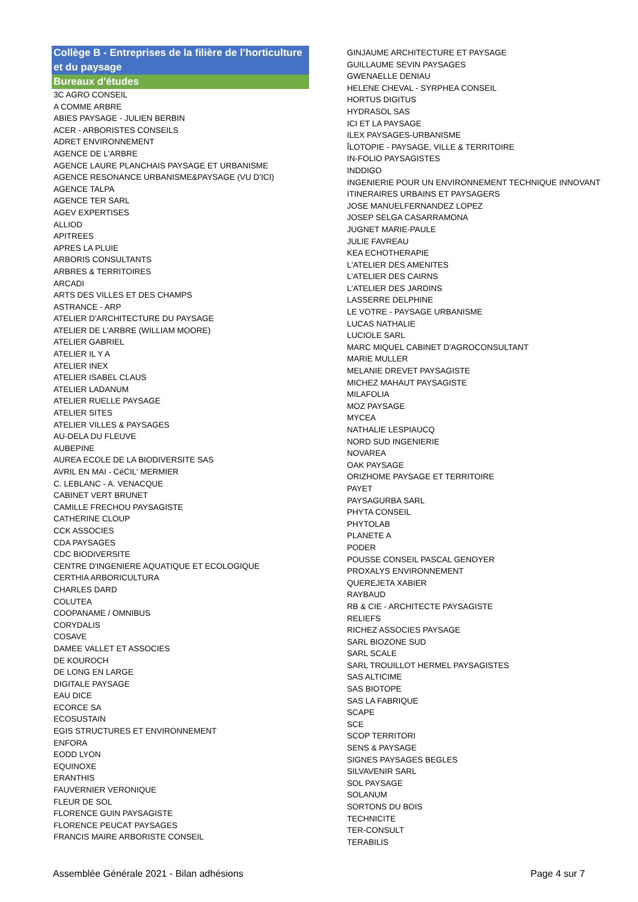Collège B - Entreprises de la filière de l’horticulture et du paysage
Bureaux d'études
3C AGRO CONSEIL
A COMME ARBRE
ABIES PAYSAGE - JULIEN BERBIN
ACER - ARBORISTES CONSEILS
ADRET ENVIRONNEMENT
AGENCE DE L'ARBRE
AGENCE LAURE PLANCHAIS PAYSAGE ET URBANISME
AGENCE RESONANCE URBANISME&PAYSAGE (VU D'ICI)
AGENCE TALPA
AGENCE TER SARL
AGEV EXPERTISES
ALLIOD
APITREES
APRES LA PLUIE
ARBORIS CONSULTANTS
ARBRES & TERRITOIRES
ARCADI
ARTS DES VILLES ET DES CHAMPS
ASTRANCE - ARP
ATELIER D'ARCHITECTURE DU PAYSAGE
ATELIER DE L'ARBRE (WILLIAM MOORE)
ATELIER GABRIEL
ATELIER IL Y A
ATELIER INEX
ATELIER ISABEL CLAUS
ATELIER LADANUM
ATELIER RUELLE PAYSAGE
ATELIER SITES
ATELIER VILLES & PAYSAGES
AU-DELA DU FLEUVE
AUBEPINE
AUREA ECOLE DE LA BIODIVERSITE SAS
AVRIL EN MAI - CéCIL' MERMIER
C. LEBLANC - A. VENACQUE
CABINET VERT BRUNET
CAMILLE FRECHOU PAYSAGISTE
CATHERINE CLOUP
CCK ASSOCIES
CDA PAYSAGES
CDC BIODIVERSITE
CENTRE D'INGENIERE AQUATIQUE ET ECOLOGIQUE
CERTHIA ARBORICULTURA
CHARLES DARD
COLUTEA
COOPANAME / OMNIBUS
CORYDALIS
COSAVE
DAMEE VALLET ET ASSOCIES
DE KOUROCH
DE LONG EN LARGE
DIGITALE PAYSAGE
EAU DICE
ECORCE SA
ECOSUSTAIN
EGIS STRUCTURES ET ENVIRONNEMENT
ENFORA
EODD LYON
EQUINOXE
ERANTHIS
FAUVERNIER VERONIQUE
FLEUR DE SOL
FLORENCE GUIN PAYSAGISTE
FLORENCE PEUCAT PAYSAGES
FRANCIS MAIRE ARBORISTE CONSEIL
GINJAUME ARCHITECTURE ET PAYSAGE
GUILLAUME SEVIN PAYSAGES
GWENAELLE DENIAU
HELENE CHEVAL - SYRPHEA CONSEIL
HORTUS DIGITUS
HYDRASOL SAS
ICI ET LA PAYSAGE
ILEX PAYSAGES-URBANISME
ÎLOTOPIE - PAYSAGE, VILLE & TERRITOIRE
IN-FOLIO PAYSAGISTES
INDDIGO
INGENIERIE POUR UN ENVIRONNEMENT TECHNIQUE INNOVANT
ITINERAIRES URBAINS ET PAYSAGERS
JOSE MANUELFERNANDEZ LOPEZ
JOSEP SELGA CASARRAMONA
JUGNET MARIE-PAULE
JULIE FAVREAU
KEA ECHOTHERAPIE
L'ATELIER DES AMENITES
L'ATELIER DES CAIRNS
L'ATELIER DES JARDINS
LASSERRE DELPHINE
LE VOTRE - PAYSAGE URBANISME
LUCAS NATHALIE
LUCIOLE SARL
MARC MIQUEL CABINET D'AGROCONSULTANT
MARIE MULLER
MELANIE DREVET PAYSAGISTE
MICHEZ MAHAUT PAYSAGISTE
MILAFOLIA
MOZ PAYSAGE
MYCEA
NATHALIE LESPIAUCQ
NORD SUD INGENIERIE
NOVAREA
OAK PAYSAGE
ORIZHOME PAYSAGE ET TERRITOIRE
PAYET
PAYSAGURBA SARL
PHYTA CONSEIL
PHYTOLAB
PLANETE A
PODER
POUSSE CONSEIL PASCAL GENOYER
PROXALYS ENVIRONNEMENT
QUEREJETA XABIER
RAYBAUD
RB & CIE - ARCHITECTE PAYSAGISTE
RELIEFS
RICHEZ ASSOCIES PAYSAGE
SARL BIOZONE SUD
SARL SCALE
SARL TROUILLOT HERMEL PAYSAGISTES
SAS ALTICIME
SAS BIOTOPE
SAS LA FABRIQUE
SCAPE
SCE
SCOP TERRITORI
SENS & PAYSAGE
SIGNES PAYSAGES BEGLES
SILVAVENIR SARL
SOL PAYSAGE
SOLANUM
SORTONS DU BOIS
TECHNICITE
TER-CONSULT
TERABILIS
Assemblée Générale 2021 - Bilan adhésions Page 4 sur 7